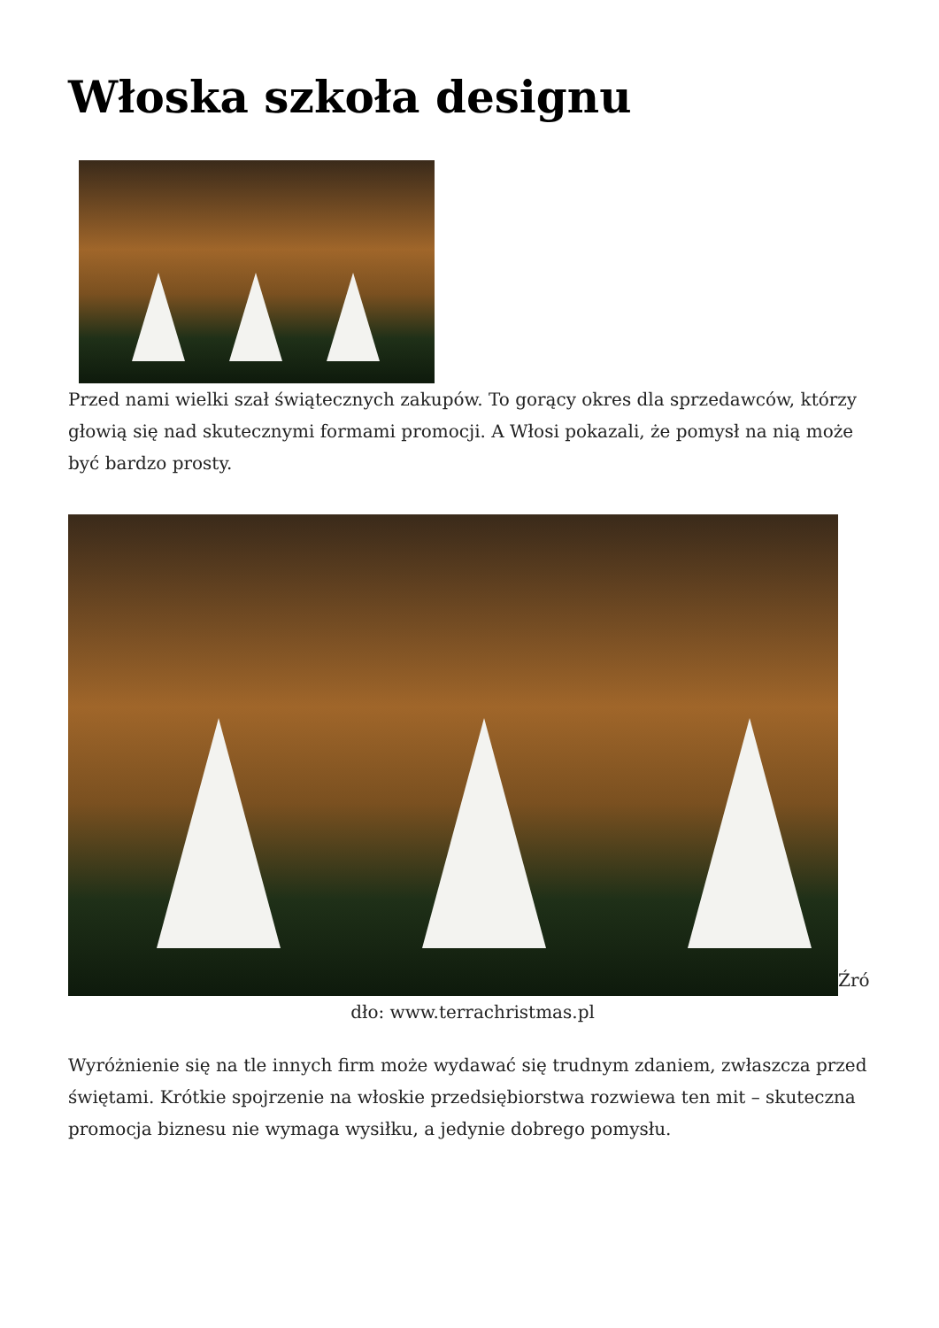Włoska szkoła designu
Przed nami wielki szał świątecznych zakupów. To gorący okres dla sprzedawców, którzy głowią się nad skutecznymi formami promocji. A Włosi pokazali, że pomysł na nią może być bardzo prosty.
Źró
dło: www.terrachristmas.pl
Wyróżnienie się na tle innych firm może wydawać się trudnym zdaniem, zwłaszcza przed świętami. Krótkie spojrzenie na włoskie przedsiębiorstwa rozwiewa ten mit – skuteczna promocja biznesu nie wymaga wysiłku, a jedynie dobrego pomysłu.